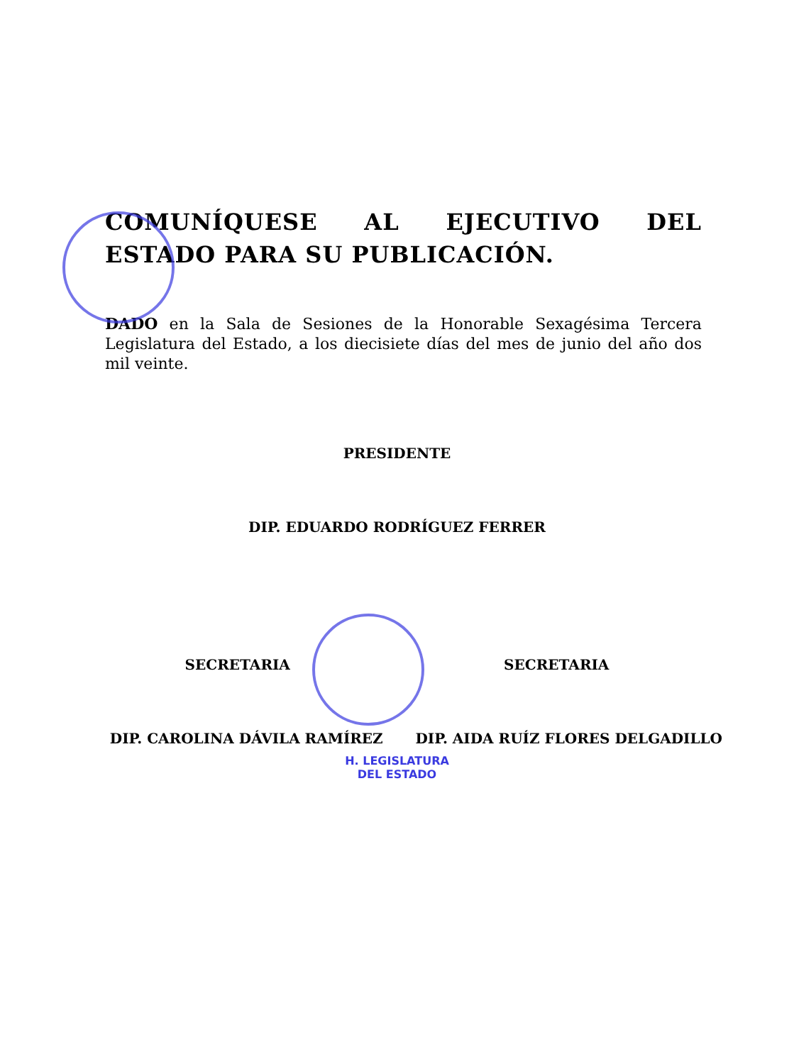COMUNÍQUESE AL EJECUTIVO DEL ESTADO PARA SU PUBLICACIÓN.
DADO en la Sala de Sesiones de la Honorable Sexagésima Tercera Legislatura del Estado, a los diecisiete días del mes de junio del año dos mil veinte.
PRESIDENTE
DIP. EDUARDO RODRÍGUEZ FERRER
SECRETARIA SECRETARIA
DIP. CAROLINA DÁVILA RAMÍREZ DIP. AIDA RUÍZ FLORES DELGADILLO
H. LEGISLATURA
DEL ESTADO